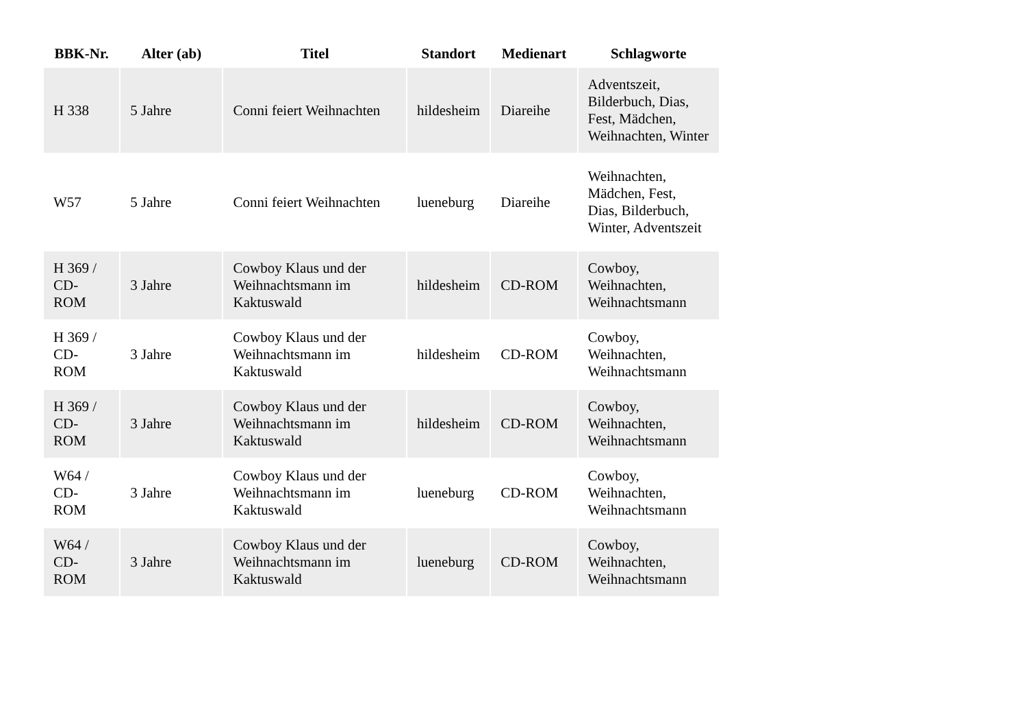| BBK-Nr. | Alter (ab) | Titel | Standort | Medienart | Schlagworte |
| --- | --- | --- | --- | --- | --- |
| H 338 | 5 Jahre | Conni feiert Weihnachten | hildesheim | Diareihe | Adventszeit, Bilderbuch, Dias, Fest, Mädchen, Weihnachten, Winter |
| W57 | 5 Jahre | Conni feiert Weihnachten | lueneburg | Diareihe | Weihnachten, Mädchen, Fest, Dias, Bilderbuch, Winter, Adventszeit |
| H 369 / CD-ROM | 3 Jahre | Cowboy Klaus und der Weihnachtsmann im Kaktuswald | hildesheim | CD-ROM | Cowboy, Weihnachten, Weihnachtsmann |
| H 369 / CD-ROM | 3 Jahre | Cowboy Klaus und der Weihnachtsmann im Kaktuswald | hildesheim | CD-ROM | Cowboy, Weihnachten, Weihnachtsmann |
| H 369 / CD-ROM | 3 Jahre | Cowboy Klaus und der Weihnachtsmann im Kaktuswald | hildesheim | CD-ROM | Cowboy, Weihnachten, Weihnachtsmann |
| W64 / CD-ROM | 3 Jahre | Cowboy Klaus und der Weihnachtsmann im Kaktuswald | lueneburg | CD-ROM | Cowboy, Weihnachten, Weihnachtsmann |
| W64 / CD-ROM | 3 Jahre | Cowboy Klaus und der Weihnachtsmann im Kaktuswald | lueneburg | CD-ROM | Cowboy, Weihnachten, Weihnachtsmann |